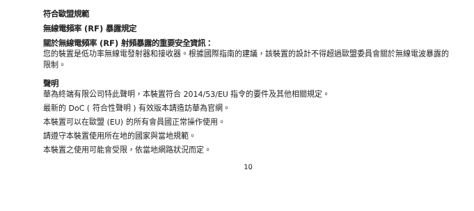符合歐盟規範
無線電頻率 (RF) 暴露規定
關於無線電頻率 (RF) 射頻暴露的重要安全資訊：
您的裝置是低功率無線電發射器和接收器。根據國際指南的建議，該裝置的設計不得超過歐盟委員會關於無線電波暴露的限制。
聲明
華為終端有限公司特此聲明，本裝置符合 2014/53/EU 指令的要件及其他相關規定。
最新的 DoC ( 符合性聲明 ) 有效版本請造訪華為官網。
本裝置可以在歐盟 (EU) 的所有會員國正常操作使用。
請遵守本裝置使用所在地的國家與當地規範。
本裝置之使用可能會受限，依當地網路狀況而定。
10